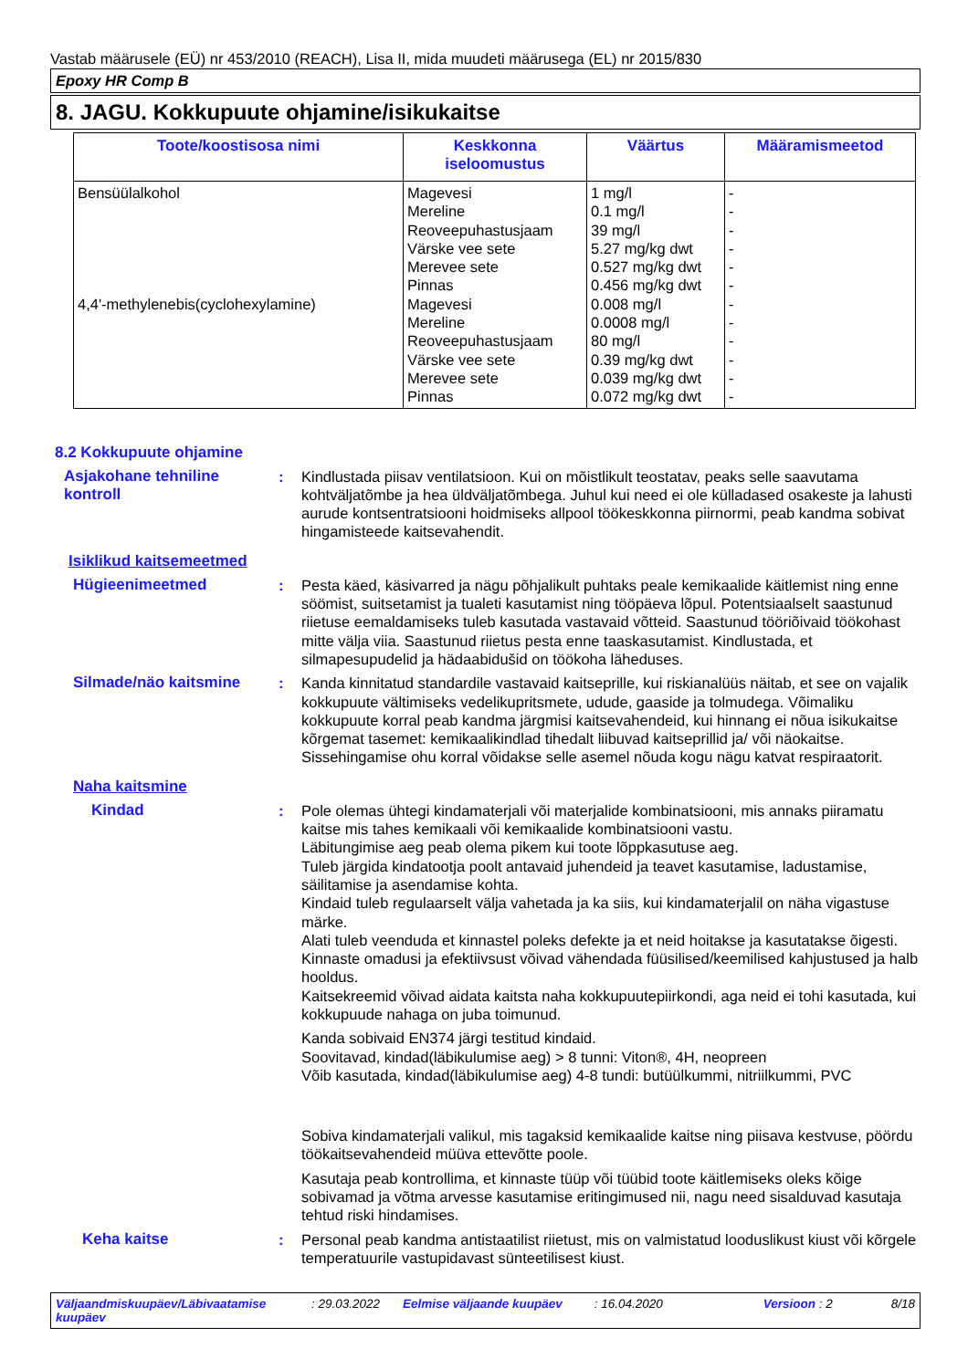Vastab määrusele (EÜ) nr 453/2010 (REACH), Lisa II, mida muudeti määrusega (EL) nr 2015/830
Epoxy HR Comp B
8. JAGU. Kokkupuute ohjamine/isikukaitse
| Toote/koostisosa nimi | Keskkonna iseloomustus | Väärtus | Määramismeetod |
| --- | --- | --- | --- |
| Bensüülalkohol 4,4'-methylenebis(cyclohexylamine) | Magevesi Mereline Reoveepuhastusjaam Värske vee sete Merevee sete Pinnas Magevesi Mereline Reoveepuhastusjaam Värske vee sete Merevee sete Pinnas | 1 mg/l 0.1 mg/l 39 mg/l 5.27 mg/kg dwt 0.527 mg/kg dwt 0.456 mg/kg dwt 0.008 mg/l 0.0008 mg/l 80 mg/l 0.39 mg/kg dwt 0.039 mg/kg dwt 0.072 mg/kg dwt | - - - - - - - - - - - - |
8.2 Kokkupuute ohjamine
Asjakohane tehniline kontroll
: Kindlustada piisav ventilatsioon. Kui on mõistlikult teostatav, peaks selle saavutama kohtväljatõmbe ja hea üldväljatõmbega. Juhul kui need ei ole külladased osakeste ja lahusti aurude kontsentratsiooni hoidmiseks allpool töökeskkonna piirnormi, peab kandma sobivat hingamisteede kaitsevahendit.
Isiklikud kaitsemeetmed
Hügieenimeetmed : Pesta käed, käsivarred ja nägu põhjalikult puhtaks peale kemikaalide käitlemist ning enne söömist, suitsetamist ja tualeti kasutamist ning tööpäeva lõpul. Potentsiaalselt saastunud riietuse eemaldamiseks tuleb kasutada vastavaid võtteid. Saastunud tööriõivaid töökohast mitte välja viia. Saastunud riietus pesta enne taaskasutamist. Kindlustada, et silmapesupudelid ja hädaabidušid on töökoha läheduses.
Silmade/näo kaitsmine : Kanda kinnitatud standardile vastavaid kaitseprille, kui riskianalüüs näitab, et see on vajalik kokkupuute vältimiseks vedelikupritsmete, udude, gaaside ja tolmudega. Võimaliku kokkupuute korral peab kandma järgmisi kaitsevahendeid, kui hinnang ei nõua isikukaitse kõrgemat tasemet: kemikaalikindlad tihedalt liibuvad kaitseprillid ja/ või näokaitse. Sissehingamise ohu korral võidakse selle asemel nõuda kogu nägu katvat respiraatorit.
Naha kaitsmine
Kindad : Pole olemas ühtegi kindamaterjali või materjalide kombinatsiooni, mis annaks piiramatu kaitse mis tahes kemikaali või kemikaalide kombinatsiooni vastu.
Läbitungimise aeg peab olema pikem kui toote lõppkasutuse aeg.
Tuleb järgida kindatootja poolt antavaid juhendeid ja teavet kasutamise, ladustamise, säilitamise ja asendamise kohta.
Kindaid tuleb regulaarselt välja vahetada ja ka siis, kui kindamaterjalil on näha vigastuse märke.
Alati tuleb veenduda et kinnastel poleks defekte ja et neid hoitakse ja kasutatakse õigesti.
Kinnaste omadusi ja efektiivsust võivad vähendada füüsilised/keemilised kahjustused ja halb hooldus.
Kaitsekreemid võivad aidata kaitsta naha kokkupuutepiirkondi, aga neid ei tohi kasutada, kui kokkupuude nahaga on juba toimunud.
Kanda sobivaid EN374 järgi testitud kindaid.
Soovitavad, kindad(läbikulumise aeg) > 8 tunni: Viton®, 4H, neopreen
Võib kasutada, kindad(läbikulumise aeg) 4-8 tundi: butüülkummi, nitriilkummi, PVC
Sobiva kindamaterjali valikul, mis tagaksid kemikaalide kaitse ning piisava kestvuse, pöördu töökaitsevahendeid müüva ettevõtte poole.
Kasutaja peab kontrollima, et kinnaste tüüp või tüübid toote käitlemiseks oleks kõige sobivamad ja võtma arvesse kasutamise eritingimused nii, nagu need sisalduvad kasutaja tehtud riski hindamises.
Keha kaitse : Personal peab kandma antistaatilist riietust, mis on valmistatud looduslikust kiust või kõrgele temperatuurile vastupidavast sünteetilisest kiust.
Väljaandmiskuupäev/Läbivaatamise kuupäev
: 29.03.2022 Eelmise väljaande kuupäev : 16.04.2020 Versioon : 2 8/18